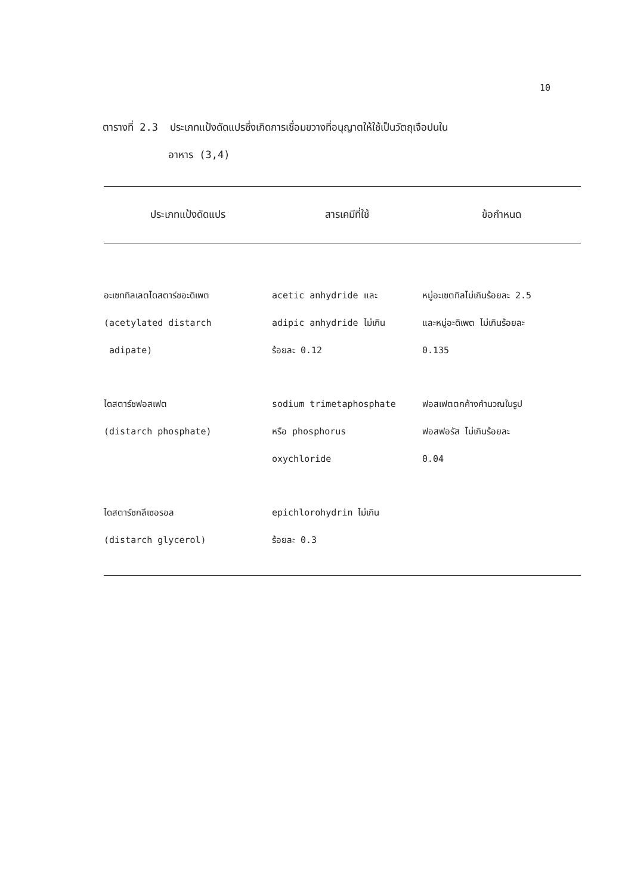10
ตารางที่ 2.3 ประเภทแป้งดัดแปรซึ่งเกิดการเชื่อมขวางที่อนุญาตให้ใช้เป็นวัตถุเจือปนใน
อาหาร (3,4)
| ประเภทแป้งดัดแปร | สารเคมีที่ใช้ | ข้อกำหนด |
| --- | --- | --- |
| อะเซททิลเลตไดสตาร์ชอะดิเพต (acetylated distarch adipate) | acetic anhydride และ adipic anhydride ไม่เกิน ร้อยละ 0.12 | หมู่อะเซตทิลไม่เกินร้อยละ 2.5 และหมู่อะดิเพต ไม่เกินร้อยละ 0.135 |
| ไดสตาร์ชฟอสเฟต (distarch phosphate) | sodium trimetaphosphate หรือ phosphorus oxychloride | ฟอสเฟตตกค้างคำนวณในรูป ฟอสฟอรัส ไม่เกินร้อยละ 0.04 |
| ไดสตาร์ชกลีเซอรอล (distarch glycerol) | epichlorohydrin ไม่เกิน ร้อยละ 0.3 | |